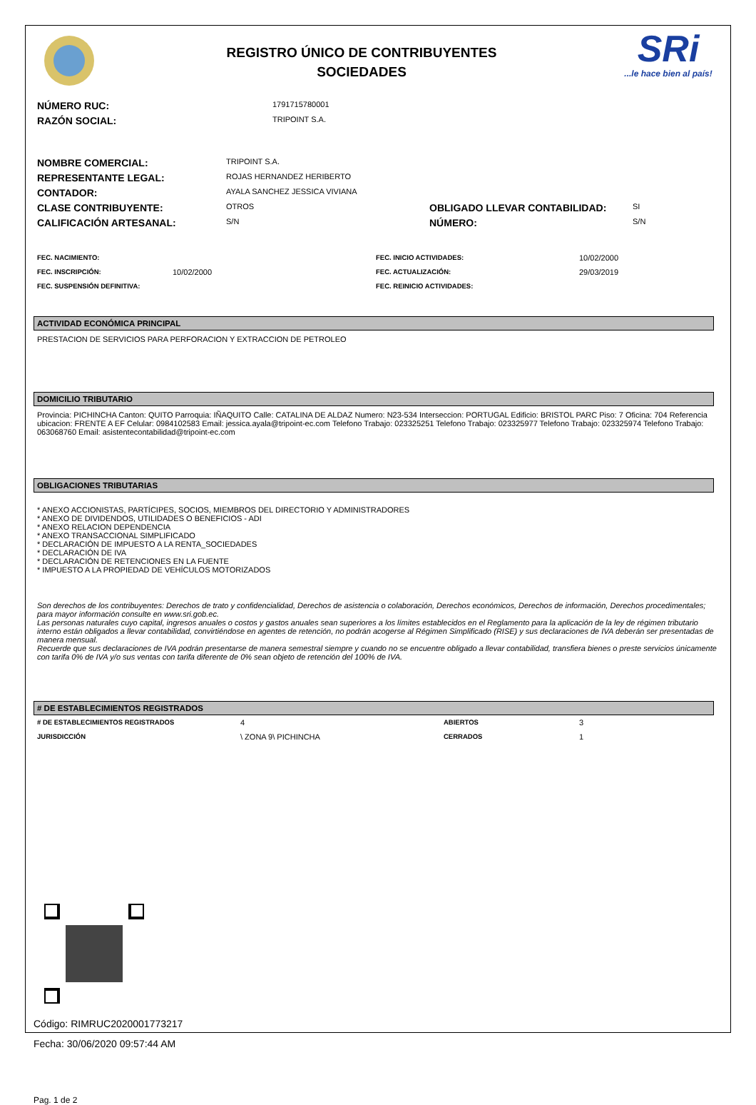REGISTRO ÚNICO DE CONTRIBUYENTES
SOCIEDADES
SRi...le hace bien al país!
| NÚMERO RUC: | 1791715780001 |
| RAZÓN SOCIAL: | TRIPOINT S.A. |
| NOMBRE COMERCIAL: | TRIPOINT S.A. | | |
| REPRESENTANTE LEGAL: | ROJAS HERNANDEZ HERIBERTO | | |
| CONTADOR: | AYALA SANCHEZ JESSICA VIVIANA | | |
| CLASE CONTRIBUYENTE: | OTROS | OBLIGADO LLEVAR CONTABILIDAD: | SI |
| CALIFICACIÓN ARTESANAL: | S/N | NÚMERO: | S/N |
| FEC. NACIMIENTO: | | FEC. INICIO ACTIVIDADES: | 10/02/2000 |
| FEC. INSCRIPCIÓN: | 10/02/2000 | FEC. ACTUALIZACIÓN: | 29/03/2019 |
| FEC. SUSPENSIÓN DEFINITIVA: | | FEC. REINICIO ACTIVIDADES: | |
ACTIVIDAD ECONÓMICA PRINCIPAL
PRESTACION DE SERVICIOS PARA PERFORACION Y EXTRACCION DE PETROLEO
DOMICILIO TRIBUTARIO
Provincia: PICHINCHA Canton: QUITO Parroquia: IÑAQUITO Calle: CATALINA DE ALDAZ Numero: N23-534 Interseccion: PORTUGAL Edificio: BRISTOL PARC Piso: 7 Oficina: 704 Referencia ubicacion: FRENTE A EF Celular: 0984102583 Email: jessica.ayala@tripoint-ec.com Telefono Trabajo: 023325251 Telefono Trabajo: 023325977 Telefono Trabajo: 023325974 Telefono Trabajo: 063068760 Email: asistentecontabilidad@tripoint-ec.com
OBLIGACIONES TRIBUTARIAS
* ANEXO ACCIONISTAS, PARTÍCIPES, SOCIOS, MIEMBROS DEL DIRECTORIO Y ADMINISTRADORES
* ANEXO DE DIVIDENDOS, UTILIDADES O BENEFICIOS - ADI
* ANEXO RELACION DEPENDENCIA
* ANEXO TRANSACCIONAL SIMPLIFICADO
* DECLARACIÓN DE IMPUESTO A LA RENTA_SOCIEDADES
* DECLARACIÓN DE IVA
* DECLARACIÓN DE RETENCIONES EN LA FUENTE
* IMPUESTO A LA PROPIEDAD DE VEHÍCULOS MOTORIZADOS
Son derechos de los contribuyentes: Derechos de trato y confidencialidad, Derechos de asistencia o colaboración, Derechos económicos, Derechos de información, Derechos procedimentales; para mayor información consulte en www.sri.gob.ec.
Las personas naturales cuyo capital, ingresos anuales o costos y gastos anuales sean superiores a los límites establecidos en el Reglamento para la aplicación de la ley de régimen tributario interno están obligados a llevar contabilidad, convirtiéndose en agentes de retención, no podrán acogerse al Régimen Simplificado (RISE) y sus declaraciones de IVA deberán ser presentadas de manera mensual.
Recuerde que sus declaraciones de IVA podrán presentarse de manera semestral siempre y cuando no se encuentre obligado a llevar contabilidad, transfiera bienes o preste servicios únicamente con tarifa 0% de IVA y/o sus ventas con tarifa diferente de 0% sean objeto de retención del 100% de IVA.
# DE ESTABLECIMIENTOS REGISTRADOS
| # DE ESTABLECIMIENTOS REGISTRADOS | 4 | ABIERTOS | 3 |
| JURISDICCIÓN | \ ZONA 9\ PICHINCHA | CERRADOS | 1 |
Código: RIMRUC2020001773217
Fecha: 30/06/2020 09:57:44 AM
Pag. 1 de 2